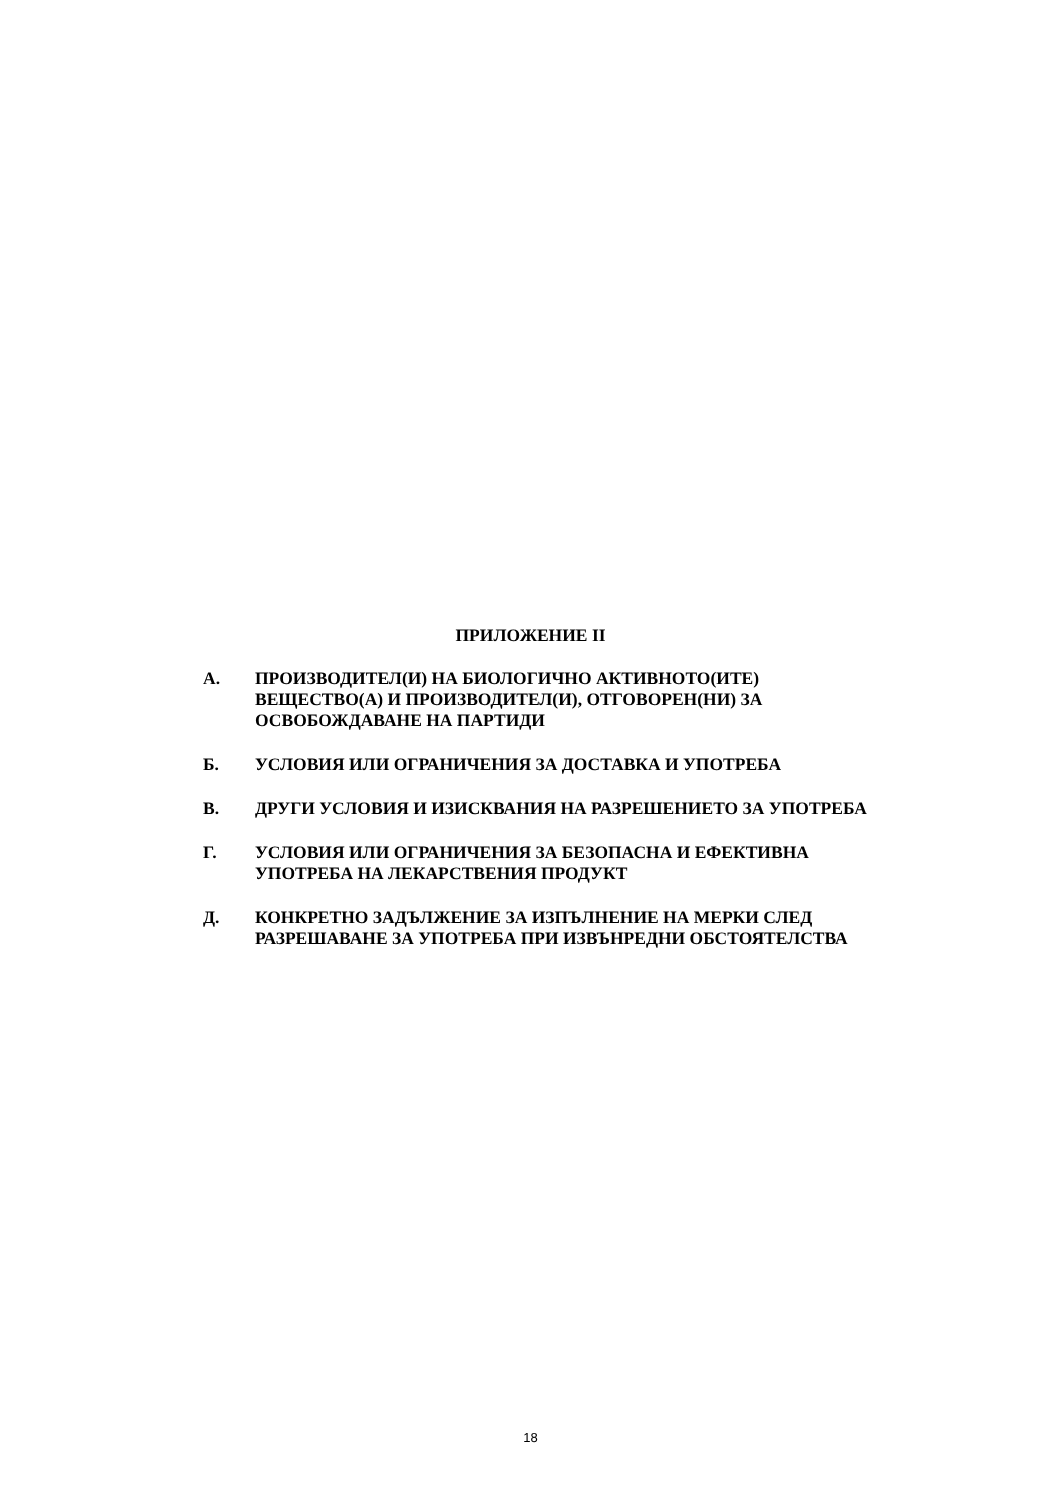ПРИЛОЖЕНИЕ II
А. ПРОИЗВОДИТЕЛ(И) НА БИОЛОГИЧНО АКТИВНОТО(ИТЕ) ВЕЩЕСТВО(А) И ПРОИЗВОДИТЕЛ(И), ОТГОВОРЕН(НИ) ЗА ОСВОБОЖДАВАНЕ НА ПАРТИДИ
Б. УСЛОВИЯ ИЛИ ОГРАНИЧЕНИЯ ЗА ДОСТАВКА И УПОТРЕБА
В. ДРУГИ УСЛОВИЯ И ИЗИСКВАНИЯ НА РАЗРЕШЕНИЕТО ЗА УПОТРЕБА
Г. УСЛОВИЯ ИЛИ ОГРАНИЧЕНИЯ ЗА БЕЗОПАСНА И ЕФЕКТИВНА УПОТРЕБА НА ЛЕКАРСТВЕНИЯ ПРОДУКТ
Д. КОНКРЕТНО ЗАДЪЛЖЕНИЕ ЗА ИЗПЪЛНЕНИЕ НА МЕРКИ СЛЕД РАЗРЕШАВАНЕ ЗА УПОТРЕБА ПРИ ИЗВЪНРЕДНИ ОБСТОЯТЕЛСТВА
18